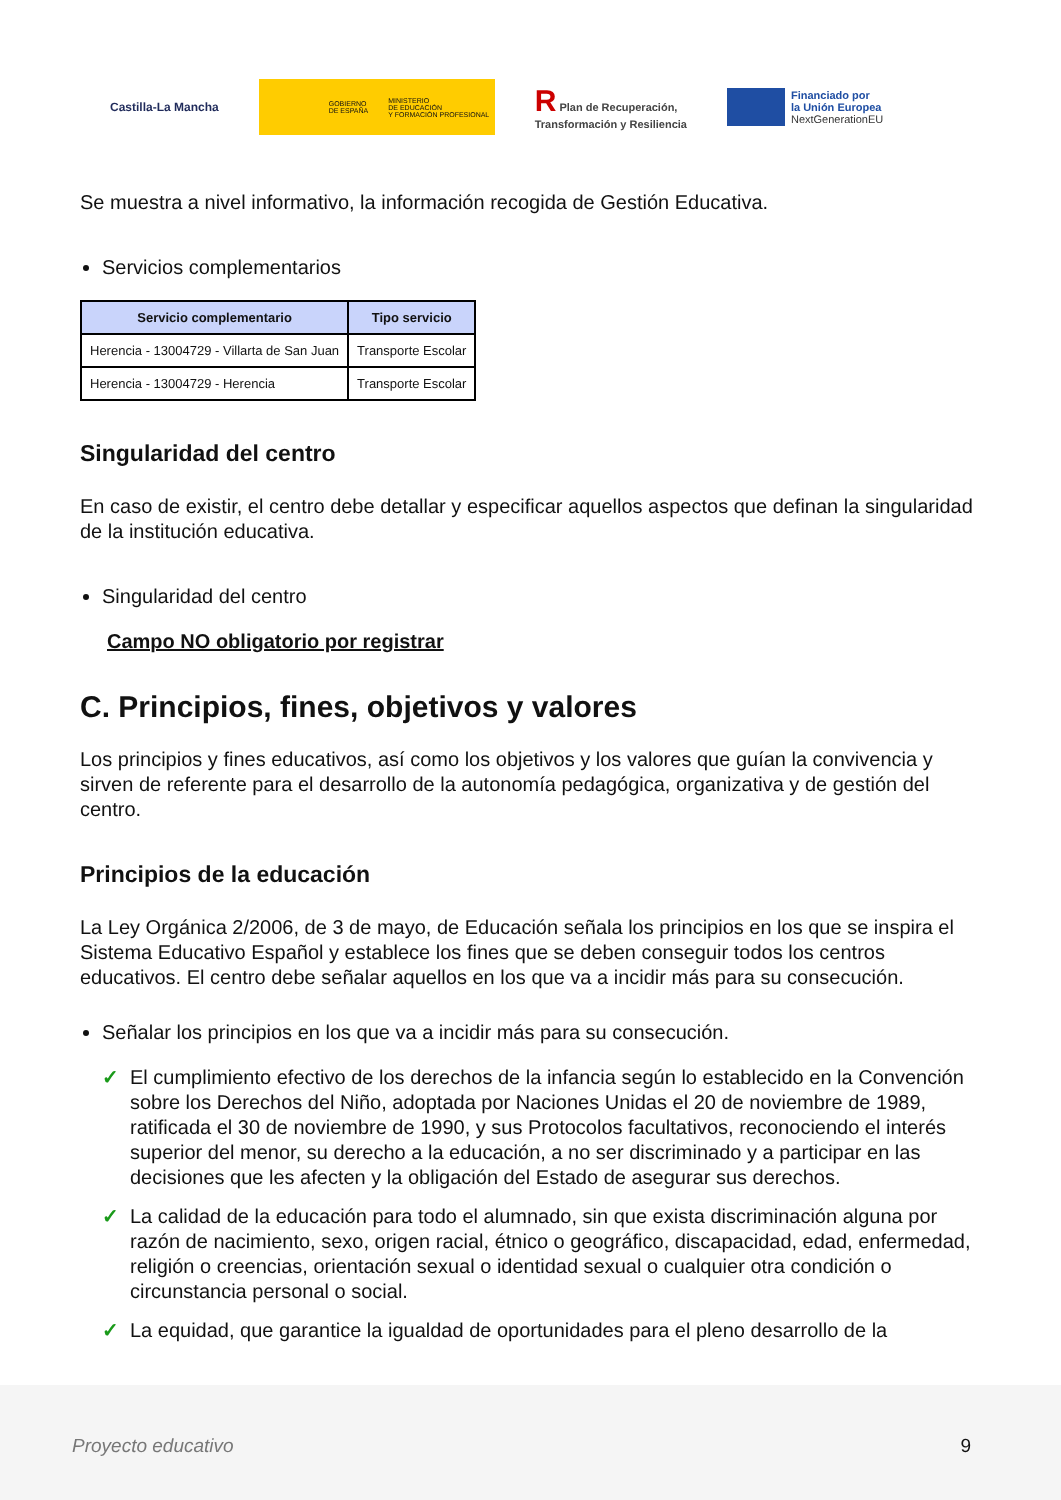Castilla-La Mancha
GOBIERNO
DE ESPAÑA MINISTERIO
DE EDUCACIÓN
Y FORMACIÓN PROFESIONAL
R Plan de Recuperación,
Transformación y Resiliencia
Financiado por
la Unión Europea
NextGenerationEU
Se muestra a nivel informativo, la información recogida de Gestión Educativa.
Servicios complementarios
| Servicio complementario | Tipo servicio |
| --- | --- |
| Herencia - 13004729 - Villarta de San Juan | Transporte Escolar |
| Herencia - 13004729 - Herencia | Transporte Escolar |
Singularidad del centro
En caso de existir, el centro debe detallar y especificar aquellos aspectos que definan la singularidad de la institución educativa.
Singularidad del centro
Campo NO obligatorio por registrar
C. Principios, fines, objetivos y valores
Los principios y fines educativos, así como los objetivos y los valores que guían la convivencia y sirven de referente para el desarrollo de la autonomía pedagógica, organizativa y de gestión del centro.
Principios de la educación
La Ley Orgánica 2/2006, de 3 de mayo, de Educación señala los principios en los que se inspira el Sistema Educativo Español y establece los fines que se deben conseguir todos los centros educativos. El centro debe señalar aquellos en los que va a incidir más para su consecución.
Señalar los principios en los que va a incidir más para su consecución.
✓ El cumplimiento efectivo de los derechos de la infancia según lo establecido en la Convención sobre los Derechos del Niño, adoptada por Naciones Unidas el 20 de noviembre de 1989, ratificada el 30 de noviembre de 1990, y sus Protocolos facultativos, reconociendo el interés superior del menor, su derecho a la educación, a no ser discriminado y a participar en las decisiones que les afecten y la obligación del Estado de asegurar sus derechos.
✓ La calidad de la educación para todo el alumnado, sin que exista discriminación alguna por razón de nacimiento, sexo, origen racial, étnico o geográfico, discapacidad, edad, enfermedad, religión o creencias, orientación sexual o identidad sexual o cualquier otra condición o circunstancia personal o social.
✓ La equidad, que garantice la igualdad de oportunidades para el pleno desarrollo de la
Proyecto educativo 9